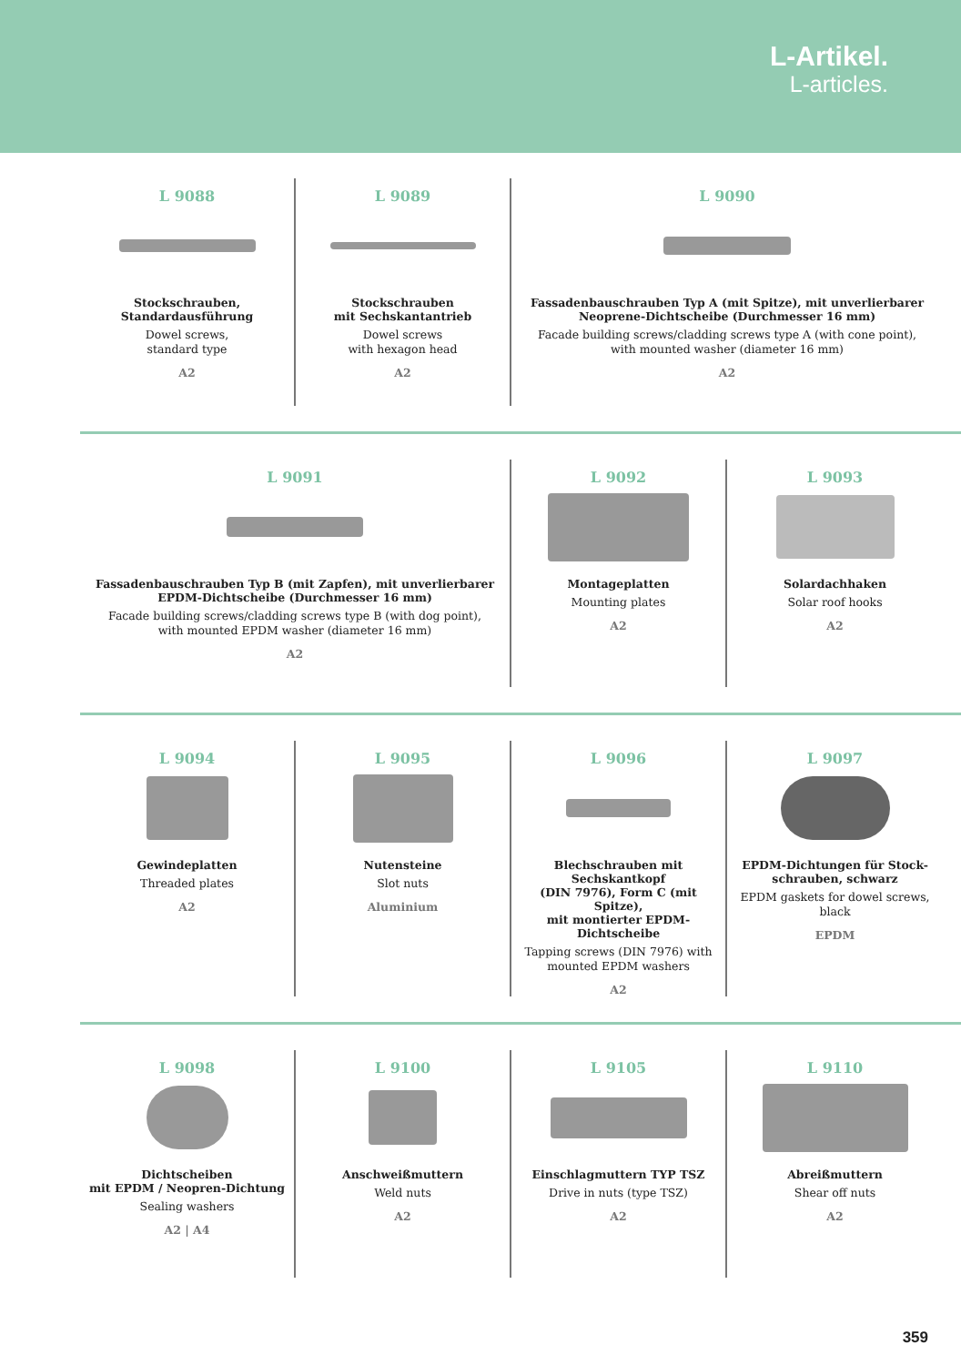L-Artikel.
L-articles.
L 9088
Stockschrauben,
Standardausführung
Dowel screws,
standard type
A2
L 9089
Stockschrauben
mit Sechskantantrieb
Dowel screws
with hexagon head
A2
L 9090
Fassadenbauschrauben Typ A (mit Spitze), mit unverlierbarer
Neoprene-Dichtscheibe (Durchmesser 16 mm)
Facade building screws/cladding screws type A (with cone point),
with mounted washer (diameter 16 mm)
A2
L 9091
Fassadenbauschrauben Typ B (mit Zapfen), mit unverlierbarer
EPDM-Dichtscheibe (Durchmesser 16 mm)
Facade building screws/cladding screws type B (with dog point),
with mounted EPDM washer (diameter 16 mm)
A2
L 9092
Montageplatten
Mounting plates
A2
L 9093
Solardachhaken
Solar roof hooks
A2
L 9094
Gewindeplatten
Threaded plates
A2
L 9095
Nutensteine
Slot nuts
Aluminium
L 9096
Blechschrauben mit Sechskantkopf
(DIN 7976), Form C (mit Spitze),
mit montierter EPDM-Dichtscheibe
Tapping screws (DIN 7976) with
mounted EPDM washers
A2
L 9097
EPDM-Dichtungen für Stock-
schrauben, schwarz
EPDM gaskets for dowel screws,
black
EPDM
L 9098
Dichtscheiben
mit EPDM / Neopren-Dichtung
Sealing washers
A2 | A4
L 9100
Anschweißmuttern
Weld nuts
A2
L 9105
Einschlagmuttern TYP TSZ
Drive in nuts (type TSZ)
A2
L 9110
Abreißmuttern
Shear off nuts
A2
359